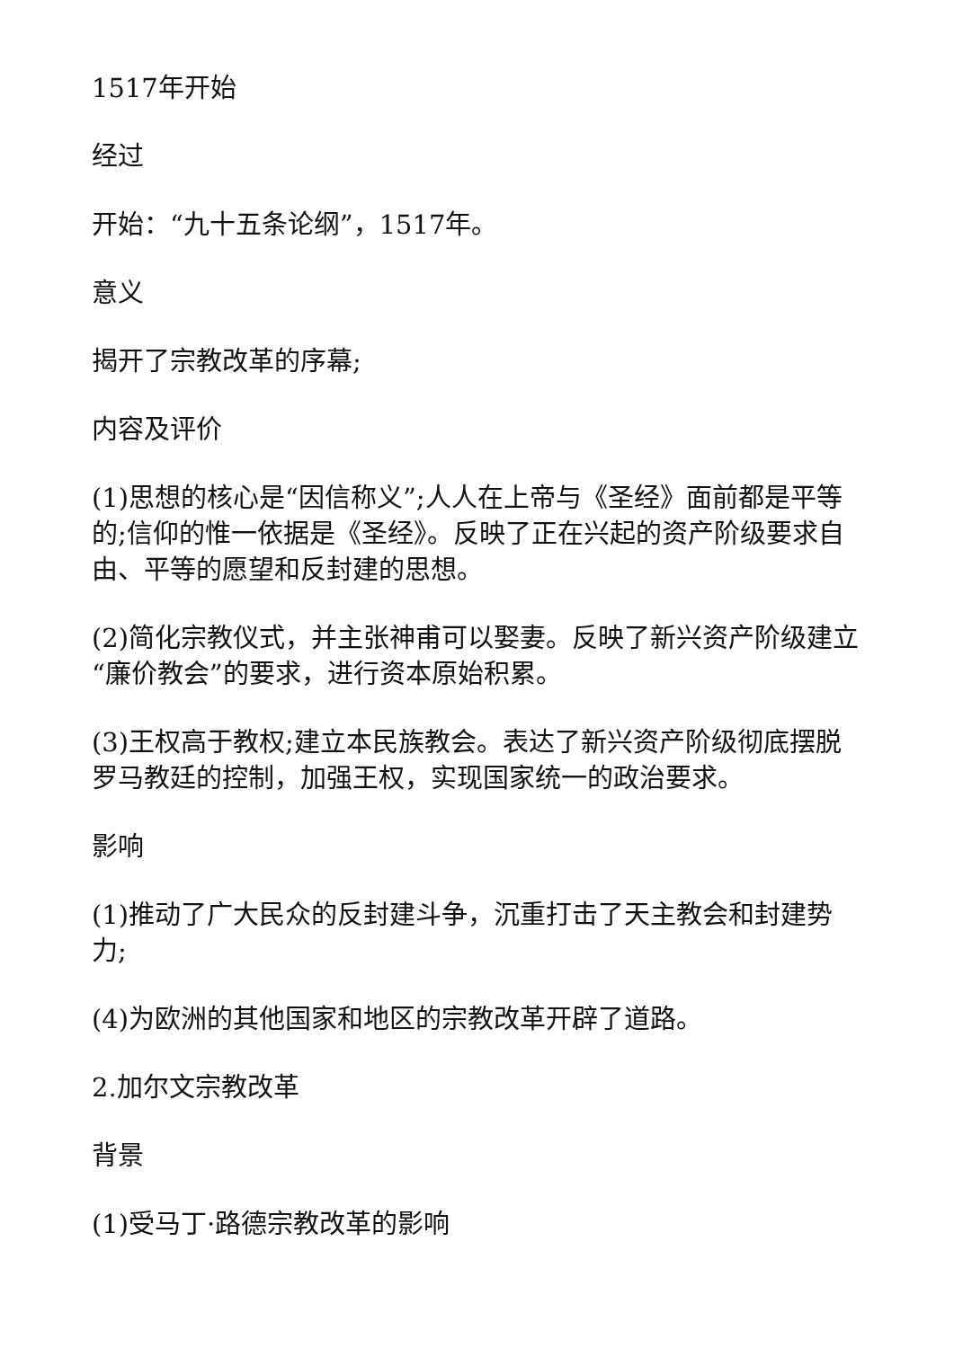1517年开始
经过
开始：“九十五条论纲”，1517年。
意义
揭开了宗教改革的序幕;
内容及评价
(1)思想的核心是“因信称义”;人人在上帝与《圣经》面前都是平等的;信仰的惟一依据是《圣经》。反映了正在兴起的资产阶级要求自由、平等的愿望和反封建的思想。
(2)简化宗教仪式，并主张神甫可以娶妻。反映了新兴资产阶级建立“廉价教会”的要求，进行资本原始积累。
(3)王权高于教权;建立本民族教会。表达了新兴资产阶级彻底摆脱罗马教廷的控制，加强王权，实现国家统一的政治要求。
影响
(1)推动了广大民众的反封建斗争，沉重打击了天主教会和封建势力;
(4)为欧洲的其他国家和地区的宗教改革开辟了道路。
2.加尔文宗教改革
背景
(1)受马丁·路德宗教改革的影响